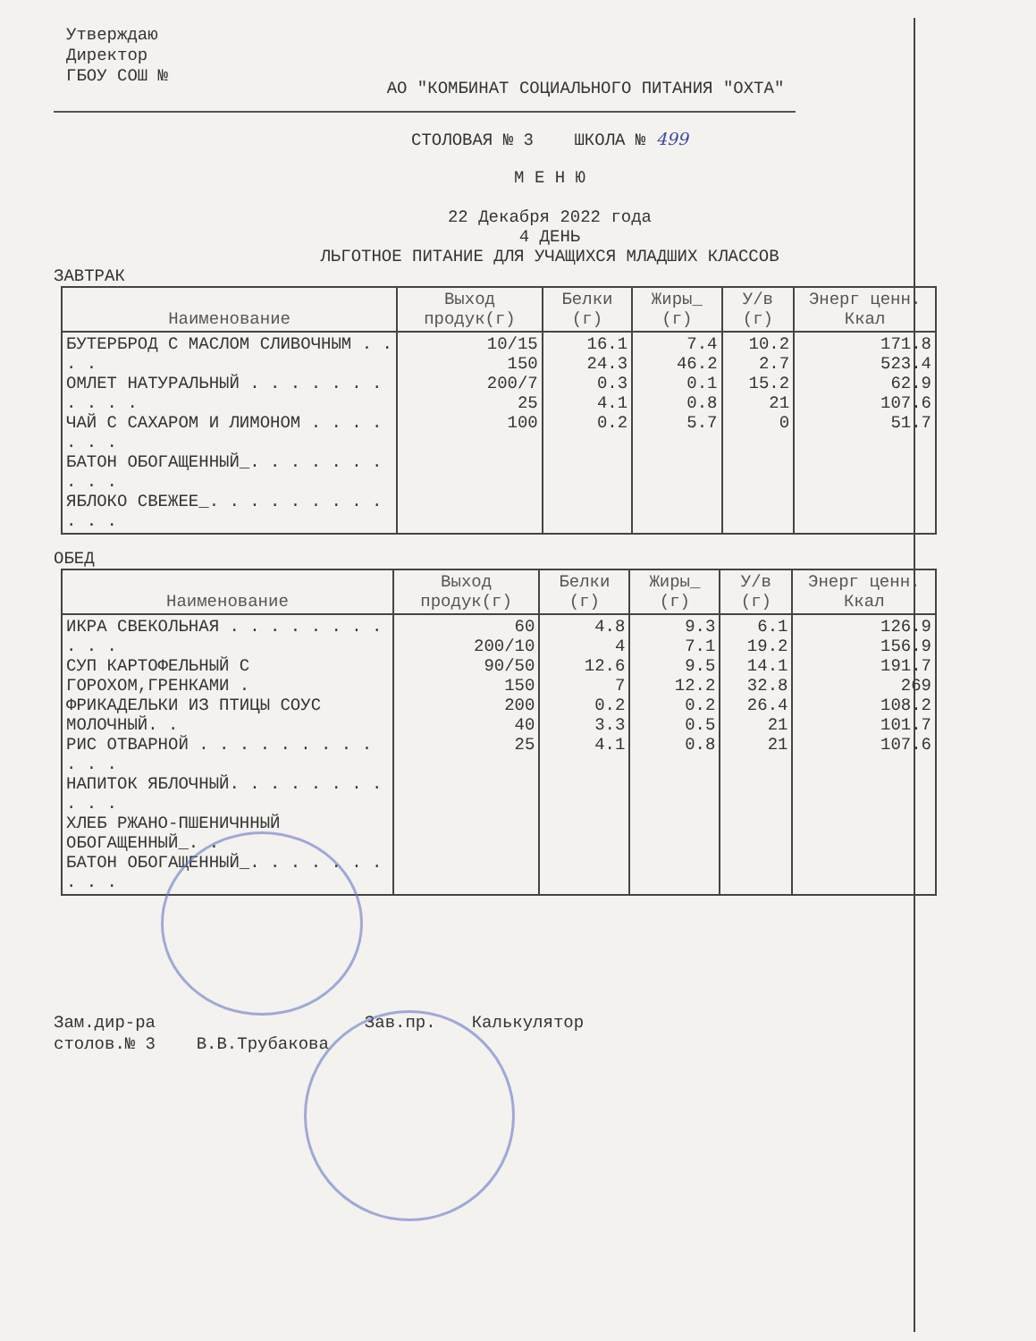Утверждаю
Директор
ГБОУ СОШ №
АО "КОМБИНАТ СОЦИАЛЬНОГО ПИТАНИЯ "ОХТА"
СТОЛОВАЯ № 3 ШКОЛА № 499
М Е Н Ю
22 Декабря 2022 года
4 ДЕНЬ
ЛЬГОТНОЕ ПИТАНИЕ ДЛЯ УЧАЩИХСЯ МЛАДШИХ КЛАССОВ
ЗАВТРАК
| Наименование | Выход продук(г) | Белки (г) | Жиры_ (г) | У/в (г) | Энерг ценн. Ккал |
| --- | --- | --- | --- | --- | --- |
| БУТЕРБРОД С МАСЛОМ СЛИВОЧНЫМ . . . . ОМЛЕТ НАТУРАЛЬНЫЙ . . . . . . . . . . . ЧАЙ С САХАРОМ И ЛИМОНОМ . . . . . . . БАТОН ОБОГАЩЕННЫЙ_. . . . . . . . . . ЯБЛОКО СВЕЖЕЕ_. . . . . . . . . . . . | 10/15 150 200/7 25 100 | 16.1 24.3 0.3 4.1 0.2 | 7.4 46.2 0.1 0.8 5.7 | 10.2 2.7 15.2 21 0 | 171.8 523.4 62.9 107.6 51.7 |
ОБЕД
| Наименование | Выход продук(г) | Белки (г) | Жиры_ (г) | У/в (г) | Энерг ценн. Ккал |
| --- | --- | --- | --- | --- | --- |
| ИКРА СВЕКОЛЬНАЯ . . . . . . . . . . . СУП КАРТОФЕЛЬНЫЙ С ГОРОХОМ,ГРЕНКАМИ . ФРИКАДЕЛЬКИ ИЗ ПТИЦЫ СОУС МОЛОЧНЫЙ. . РИС ОТВАРНОЙ . . . . . . . . . . . . НАПИТОК ЯБЛОЧНЫЙ. . . . . . . . . . . ХЛЕБ РЖАНО-ПШЕНИЧННЫЙ ОБОГАЩЕННЫЙ_. . БАТОН ОБОГАЩЕННЫЙ_. . . . . . . . . . | 60 200/10 90/50 150 200 40 25 | 4.8 4 12.6 7 0.2 3.3 4.1 | 9.3 7.1 9.5 12.2 0.2 0.5 0.8 | 6.1 19.2 14.1 32.8 26.4 21 21 | 126.9 156.9 191.7 269 108.2 101.7 107.6 |
Зам.дир-ра
столов.№ 3 В.В.Трубакова
Зав.пр. Калькулятор